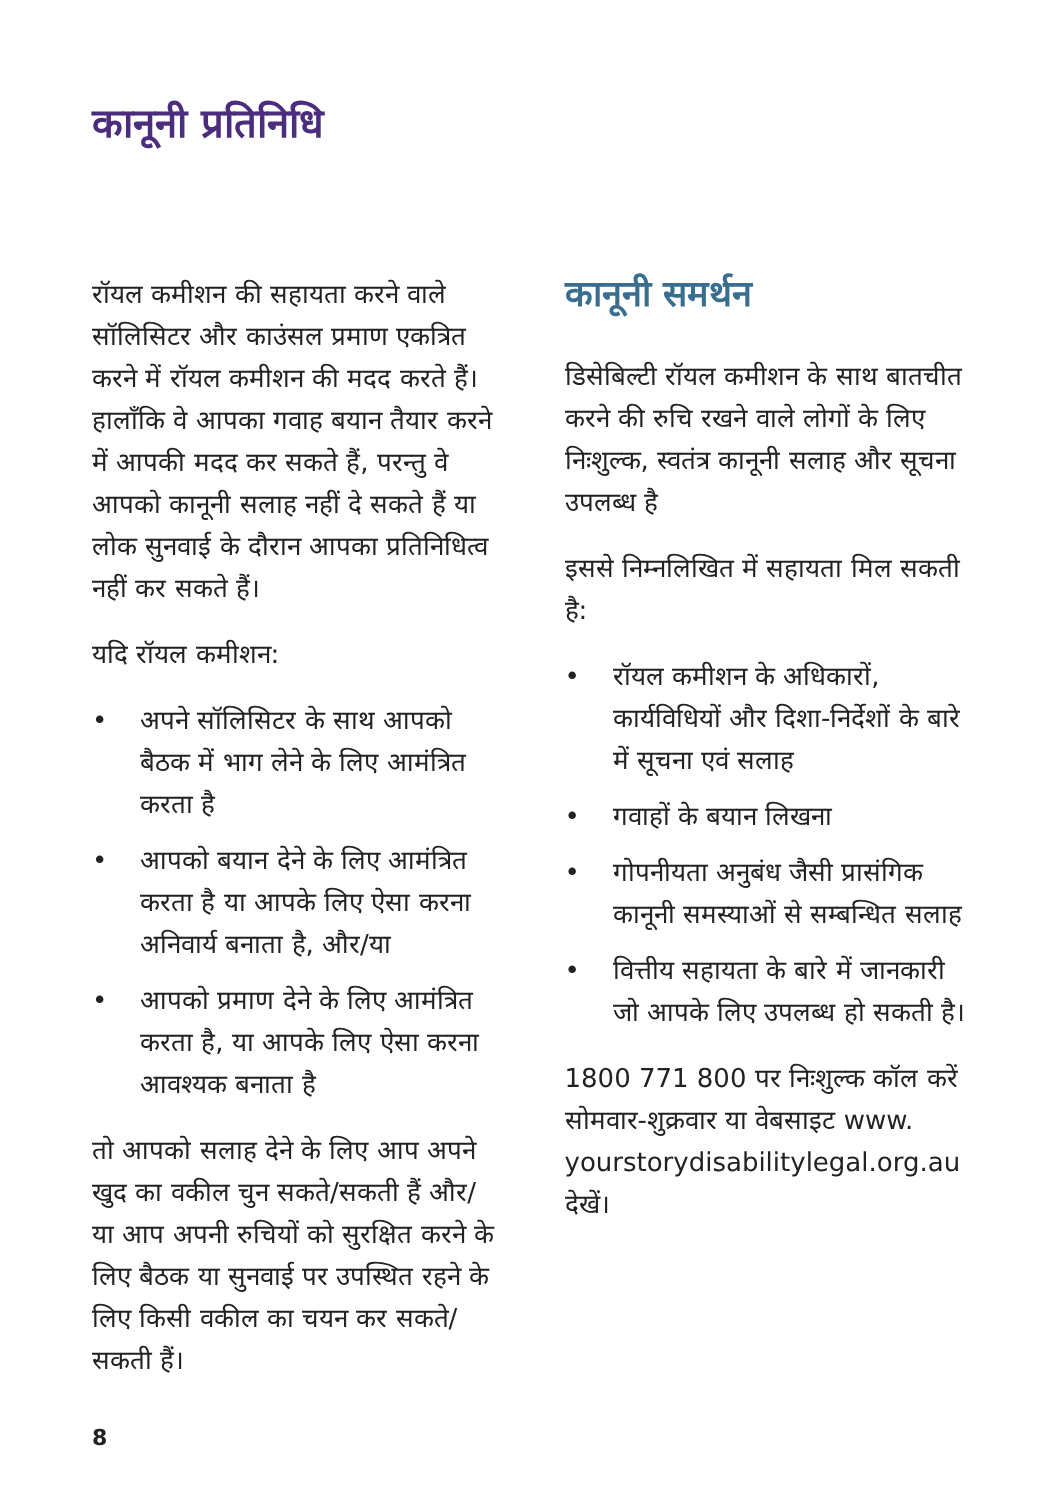कानूनी प्रतिनिधि
रॉयल कमीशन की सहायता करने वाले सॉलिसिटर और काउंसल प्रमाण एकत्रित करने में रॉयल कमीशन की मदद करते हैं। हालाँकि वे आपका गवाह बयान तैयार करने में आपकी मदद कर सकते हैं, परन्तु वे आपको कानूनी सलाह नहीं दे सकते हैं या लोक सुनवाई के दौरान आपका प्रतिनिधित्व नहीं कर सकते हैं।
यदि रॉयल कमीशन:
• अपने सॉलिसिटर के साथ आपको बैठक में भाग लेने के लिए आमंत्रित करता है
• आपको बयान देने के लिए आमंत्रित करता है या आपके लिए ऐसा करना अनिवार्य बनाता है, और/या
• आपको प्रमाण देने के लिए आमंत्रित करता है, या आपके लिए ऐसा करना आवश्यक बनाता है
तो आपको सलाह देने के लिए आप अपने खुद का वकील चुन सकते/सकती हैं और/या आप अपनी रुचियों को सुरक्षित करने के लिए बैठक या सुनवाई पर उपस्थित रहने के लिए किसी वकील का चयन कर सकते/सकती हैं।
कानूनी समर्थन
डिसेबिल्टी रॉयल कमीशन के साथ बातचीत करने की रुचि रखने वाले लोगों के लिए निःशुल्क, स्वतंत्र कानूनी सलाह और सूचना उपलब्ध है
इससे निम्नलिखित में सहायता मिल सकती है:
• रॉयल कमीशन के अधिकारों, कार्यविधियों और दिशा-निर्देशों के बारे में सूचना एवं सलाह
• गवाहों के बयान लिखना
• गोपनीयता अनुबंध जैसी प्रासंगिक कानूनी समस्याओं से सम्बन्धित सलाह
• वित्तीय सहायता के बारे में जानकारी जो आपके लिए उपलब्ध हो सकती है।
1800 771 800 पर निःशुल्क कॉल करें सोमवार-शुक्रवार या वेबसाइट www. yourstorydisabilitylegal.org.au देखें।
8